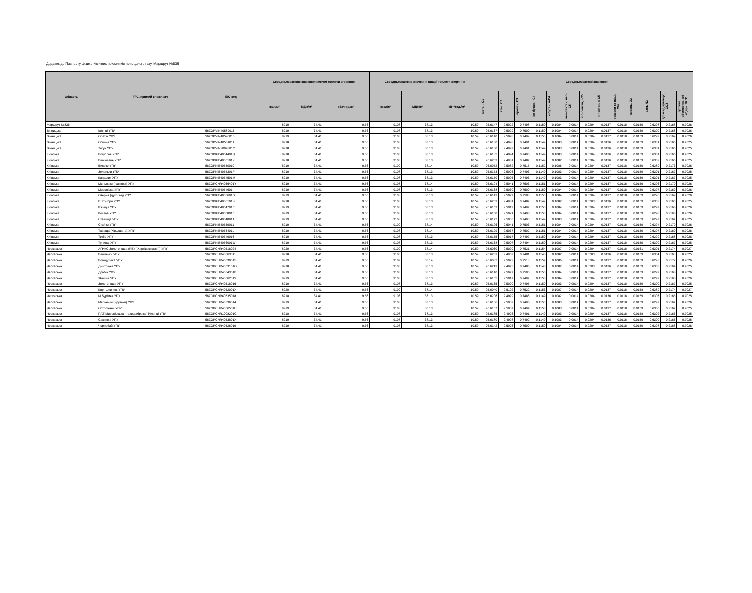Додаток до Паспорту фізико-хімічних показників природного газу. Маршрут №836
| Область | ГРС, прямий споживач | EIC-код | Середньозважене значення нижчої теплоти згоряння | | | Середньозважене значення вищої теплоти згоряння | | | Середньозважені значення | | | | | | | | | | | | |
| --- | --- | --- | --- | --- | --- | --- | --- | --- | --- | --- | --- | --- | --- | --- | --- | --- | --- | --- | --- | --- | --- |
| | | | ккал/м³ | МДж/м³ | кВт*год./м³ | ккал/м³ | МДж/м³ | кВт*год./м³ | метан, C1 | етан, C2 | пропан, C3 | ізо-бутан, і-C4 | н-бутан, н-C4 | нео-пентан, нео-C5 | ізо-пентан, і-C5 | н-пентан, н-C5 | гексани та вищі, C6+ | кисень, O2 | азот, N2 | діоксид вуглецю, CO2 | густина абсолютна, кг/м³,при 20 °С |
| Маршрут №836 | | | 8219 | 34.41 | 9.56 | 9108 | 38.13 | 10.59 | 95.6147 | 2.5022 | 0.7498 | 0.1150 | 0.1084 | 0.0014 | 0.0204 | 0.0137 | 0.0118 | 0.0159 | 0.6298 | 0.2168 | 0.7026 |
| Вінницька | Іллінці УПУ | 56ZOPVIN40589016 | 8219 | 34.41 | 9.56 | 9108 | 38.13 | 10.59 | 95.6137 | 2.5029 | 0.7500 | 0.1150 | 0.1084 | 0.0014 | 0.0204 | 0.0137 | 0.0118 | 0.0159 | 0.6300 | 0.2168 | 0.7026 |
| Вінницька | Оратів УПУ | 56ZOPVIN40590010 | 8219 | 34.41 | 9.56 | 9108 | 38.13 | 10.59 | 95.6140 | 2.5028 | 0.7499 | 0.1150 | 0.1084 | 0.0014 | 0.0204 | 0.0137 | 0.0118 | 0.0159 | 0.6299 | 0.2169 | 0.7026 |
| Вінницька | Осична УПУ | 56ZOPVIN40581011 | 8218 | 34.41 | 9.56 | 9108 | 38.13 | 10.59 | 95.6180 | 2.4998 | 0.7491 | 0.1149 | 0.1083 | 0.0014 | 0.0204 | 0.0136 | 0.0118 | 0.0159 | 0.6301 | 0.2166 | 0.7025 |
| Вінницька | Тягун УПУ | 56ZOPVIN2002801C | 8218 | 34.41 | 9.56 | 9108 | 38.13 | 10.59 | 95.6180 | 2.4999 | 0.7491 | 0.1149 | 0.1083 | 0.0014 | 0.0204 | 0.0136 | 0.0118 | 0.0159 | 0.6301 | 0.2166 | 0.7025 |
| Київська | Богуслав УПУ | 56ZOPKIE4054401Q | 8218 | 34.41 | 9.56 | 9108 | 38.13 | 10.59 | 95.6185 | 2.4994 | 0.7490 | 0.1149 | 0.1083 | 0.0014 | 0.0204 | 0.0136 | 0.0118 | 0.0159 | 0.6301 | 0.2166 | 0.7025 |
| Київська | Вільхівець УПУ | 56ZOPKIE4055101X | 8218 | 34.41 | 9.56 | 9108 | 38.13 | 10.59 | 95.6203 | 2.4981 | 0.7487 | 0.1149 | 0.1082 | 0.0014 | 0.0204 | 0.0136 | 0.0118 | 0.0159 | 0.6302 | 0.2165 | 0.7025 |
| Київська | Високе УПУ | 56ZOPKIE40550010 | 8219 | 34.41 | 9.56 | 9109 | 38.14 | 10.59 | 95.6072 | 2.5082 | 0.7515 | 0.1152 | 0.1086 | 0.0014 | 0.0204 | 0.0137 | 0.0118 | 0.0159 | 0.6289 | 0.2173 | 0.7026 |
| Київська | Зеленьки УПУ | 56ZOPKIE4055301P | 8219 | 34.41 | 9.56 | 9108 | 38.13 | 10.59 | 95.6173 | 2.5003 | 0.7493 | 0.1149 | 0.1083 | 0.0014 | 0.0204 | 0.0137 | 0.0118 | 0.0159 | 0.6301 | 0.2167 | 0.7025 |
| Київська | Кагарлик УПУ | 56ZOPKIE4054501M | 8219 | 34.41 | 9.56 | 9108 | 38.13 | 10.59 | 95.6170 | 2.5005 | 0.7493 | 0.1149 | 0.1083 | 0.0014 | 0.0204 | 0.0137 | 0.0118 | 0.0159 | 0.6301 | 0.2167 | 0.7025 |
| Київська | Мельники (Іванівка) УПУ | 56ZOPCHR4056401Y | 8219 | 34.41 | 9.56 | 9108 | 38.14 | 10.59 | 95.6124 | 2.5041 | 0.7503 | 0.1151 | 0.1084 | 0.0014 | 0.0204 | 0.0137 | 0.0118 | 0.0159 | 0.6296 | 0.2170 | 0.7026 |
| Київська | Миронівка УПУ | 56ZOPKIE4054601I | 8219 | 34.41 | 9.56 | 9108 | 38.13 | 10.59 | 95.6138 | 2.5030 | 0.7500 | 0.1150 | 0.1084 | 0.0014 | 0.0204 | 0.0137 | 0.0118 | 0.0159 | 0.6297 | 0.2169 | 0.7026 |
| Київська | Озерна (цукр.з-д) УПУ | 56ZOPKIE4055601D | 8219 | 34.41 | 9.56 | 9108 | 38.13 | 10.59 | 95.6143 | 2.5027 | 0.7500 | 0.1150 | 0.1084 | 0.0014 | 0.0204 | 0.0137 | 0.0118 | 0.0159 | 0.6296 | 0.2169 | 0.7026 |
| Київська | П`ятигори УПУ | 56ZOPKIE4056101S | 8218 | 34.41 | 9.56 | 9108 | 38.13 | 10.59 | 95.6203 | 2.4981 | 0.7487 | 0.1149 | 0.1082 | 0.0014 | 0.0203 | 0.0136 | 0.0118 | 0.0159 | 0.6303 | 0.2165 | 0.7025 |
| Київська | Ржищів УПУ | 56ZOPKIE4054701E | 8219 | 34.41 | 9.56 | 9108 | 38.13 | 10.59 | 95.6153 | 2.5019 | 0.7497 | 0.1150 | 0.1084 | 0.0014 | 0.0204 | 0.0137 | 0.0118 | 0.0159 | 0.6299 | 0.2168 | 0.7026 |
| Київська | Росава УПУ | 56ZOPKIE40558015 | 8219 | 34.41 | 9.56 | 9108 | 38.13 | 10.59 | 95.6150 | 2.5021 | 0.7498 | 0.1150 | 0.1084 | 0.0014 | 0.0204 | 0.0137 | 0.0118 | 0.0159 | 0.6298 | 0.2168 | 0.7026 |
| Київська | Ставище УПУ | 56ZOPKIE4054801A | 8219 | 34.41 | 9.56 | 9108 | 38.13 | 10.59 | 95.6172 | 2.5005 | 0.7493 | 0.1149 | 0.1083 | 0.0014 | 0.0204 | 0.0137 | 0.0118 | 0.0159 | 0.6299 | 0.2167 | 0.7025 |
| Київська | Стайки УПУ | 56ZOPKIE40559011 | 8219 | 34.41 | 9.56 | 9109 | 38.14 | 10.59 | 95.6126 | 2.5041 | 0.7503 | 0.1151 | 0.1084 | 0.0014 | 0.0204 | 0.0137 | 0.0118 | 0.0159 | 0.6294 | 0.2170 | 0.7026 |
| Київська | Тараща (Ківшовата) УПУ | 56ZOPKIE4055401L | 8219 | 34.41 | 9.56 | 9108 | 38.14 | 10.59 | 95.6129 | 2.5037 | 0.7502 | 0.1151 | 0.1084 | 0.0014 | 0.0204 | 0.0137 | 0.0118 | 0.0159 | 0.6297 | 0.2169 | 0.7026 |
| Київська | Тетіїв УПУ | 56ZOPKIE40549016 | 8219 | 34.41 | 9.56 | 9108 | 38.13 | 10.59 | 95.6155 | 2.5017 | 0.7497 | 0.1150 | 0.1084 | 0.0014 | 0.0204 | 0.0137 | 0.0118 | 0.0159 | 0.6299 | 0.2168 | 0.7026 |
| Київська | Тулинці УПУ | 56ZOPKIE4056001W | 8219 | 34.41 | 9.56 | 9108 | 38.13 | 10.59 | 95.6168 | 2.5007 | 0.7494 | 0.1150 | 0.1083 | 0.0014 | 0.0204 | 0.0137 | 0.0118 | 0.0159 | 0.6300 | 0.2167 | 0.7025 |
| Черкаська | АГНКС Золотоноша (РВУ "Харківавтогаз" ) УПУ | 56ZOPCHR40518024 | 8220 | 34.41 | 9.56 | 9109 | 38.14 | 10.59 | 95.6030 | 2.5099 | 0.7521 | 0.1154 | 0.1087 | 0.0014 | 0.0204 | 0.0137 | 0.0118 | 0.0161 | 0.6301 | 0.2174 | 0.7027 |
| Черкаська | Баштечки УПУ | 56ZOPCHR40563011 | 8218 | 34.41 | 9.56 | 9108 | 38.13 | 10.59 | 95.6233 | 2.4959 | 0.7481 | 0.1148 | 0.1082 | 0.0014 | 0.0203 | 0.0136 | 0.0118 | 0.0159 | 0.6304 | 0.2163 | 0.7025 |
| Черкаська | Богодухівка УПУ | 56ZOPCHR4053001S | 8219 | 34.41 | 9.56 | 9109 | 38.14 | 10.59 | 95.6082 | 2.5072 | 0.7513 | 0.1152 | 0.1086 | 0.0014 | 0.0204 | 0.0137 | 0.0118 | 0.0159 | 0.6293 | 0.2172 | 0.7026 |
| Черкаська | Дмитрівка УПУ | 56ZOPCHR4053101O | 8218 | 34.41 | 9.56 | 9108 | 38.13 | 10.59 | 95.6213 | 2.4973 | 0.7485 | 0.1148 | 0.1082 | 0.0014 | 0.0203 | 0.0136 | 0.0118 | 0.0159 | 0.6303 | 0.2164 | 0.7025 |
| Черкаська | Драбів УПУ | 56ZOPCHR4054301B | 8219 | 34.41 | 9.56 | 9108 | 38.13 | 10.59 | 95.6140 | 2.5027 | 0.7500 | 0.1150 | 0.1084 | 0.0014 | 0.0204 | 0.0137 | 0.0118 | 0.0159 | 0.6299 | 0.2168 | 0.7026 |
| Черкаська | Жашків УПУ | 56ZOPCHR40562015 | 8219 | 34.41 | 9.56 | 9108 | 38.13 | 10.59 | 95.6155 | 2.5017 | 0.7497 | 0.1150 | 0.1084 | 0.0014 | 0.0204 | 0.0137 | 0.0118 | 0.0159 | 0.6299 | 0.2168 | 0.7026 |
| Черкаська | Золотоноша УПУ | 56ZOPCHR40518016 | 8219 | 34.41 | 9.56 | 9108 | 38.13 | 10.59 | 95.6165 | 2.5009 | 0.7495 | 0.1150 | 0.1083 | 0.0014 | 0.0204 | 0.0137 | 0.0118 | 0.0159 | 0.6300 | 0.2167 | 0.7025 |
| Черкаська | Кор.-Шевчен. УПУ | 56ZOPCHR4052001X | 8220 | 34.41 | 9.56 | 9109 | 38.14 | 10.59 | 95.6040 | 2.5102 | 0.7522 | 0.1153 | 0.1087 | 0.0014 | 0.0204 | 0.0137 | 0.0118 | 0.0158 | 0.6289 | 0.2174 | 0.7027 |
| Черкаська | М.Бурімка УПУ | 56ZOPCHR40535018 | 8218 | 34.41 | 9.56 | 9108 | 38.13 | 10.59 | 95.6206 | 2.4979 | 0.7486 | 0.1149 | 0.1082 | 0.0014 | 0.0204 | 0.0136 | 0.0118 | 0.0159 | 0.6303 | 0.2165 | 0.7025 |
| Черкаська | Мельники (Крутьки) УПУ | 56ZOPCHR40536014 | 8219 | 34.41 | 9.56 | 9108 | 38.13 | 10.59 | 95.6166 | 2.5009 | 0.7495 | 0.1150 | 0.1083 | 0.0014 | 0.0204 | 0.0137 | 0.0118 | 0.0159 | 0.6299 | 0.2167 | 0.7026 |
| Черкаська | Острожани УПУ | 56ZOPCHR4056501U | 8219 | 34.41 | 9.56 | 9108 | 38.13 | 10.59 | 95.6167 | 2.5007 | 0.7494 | 0.1150 | 0.1083 | 0.0014 | 0.0204 | 0.0137 | 0.0118 | 0.0159 | 0.6300 | 0.2167 | 0.7025 |
| Черкаська | ПАТ"Миронівська птахофабрика" Тулинці УПУ | 56ZOPCHR1008201C | 8218 | 34.41 | 9.56 | 9108 | 38.13 | 10.59 | 95.6185 | 2.4993 | 0.7491 | 0.1149 | 0.1083 | 0.0014 | 0.0204 | 0.0137 | 0.0118 | 0.0158 | 0.6302 | 0.2166 | 0.7025 |
| Черкаська | Сахнівка УПУ | 56ZOPCHR4053801X | 8219 | 34.41 | 9.56 | 9108 | 38.13 | 10.59 | 95.6180 | 2.4998 | 0.7492 | 0.1149 | 0.1083 | 0.0014 | 0.0204 | 0.0136 | 0.0118 | 0.0159 | 0.6300 | 0.2166 | 0.7025 |
| Черкаська | Чорнобай УПУ | 56ZOPCHR40526019 | 8219 | 34.41 | 9.56 | 9108 | 38.13 | 10.59 | 95.6142 | 2.5026 | 0.7500 | 0.1150 | 0.1084 | 0.0014 | 0.0204 | 0.0137 | 0.0118 | 0.0159 | 0.6298 | 0.2168 | 0.7026 |